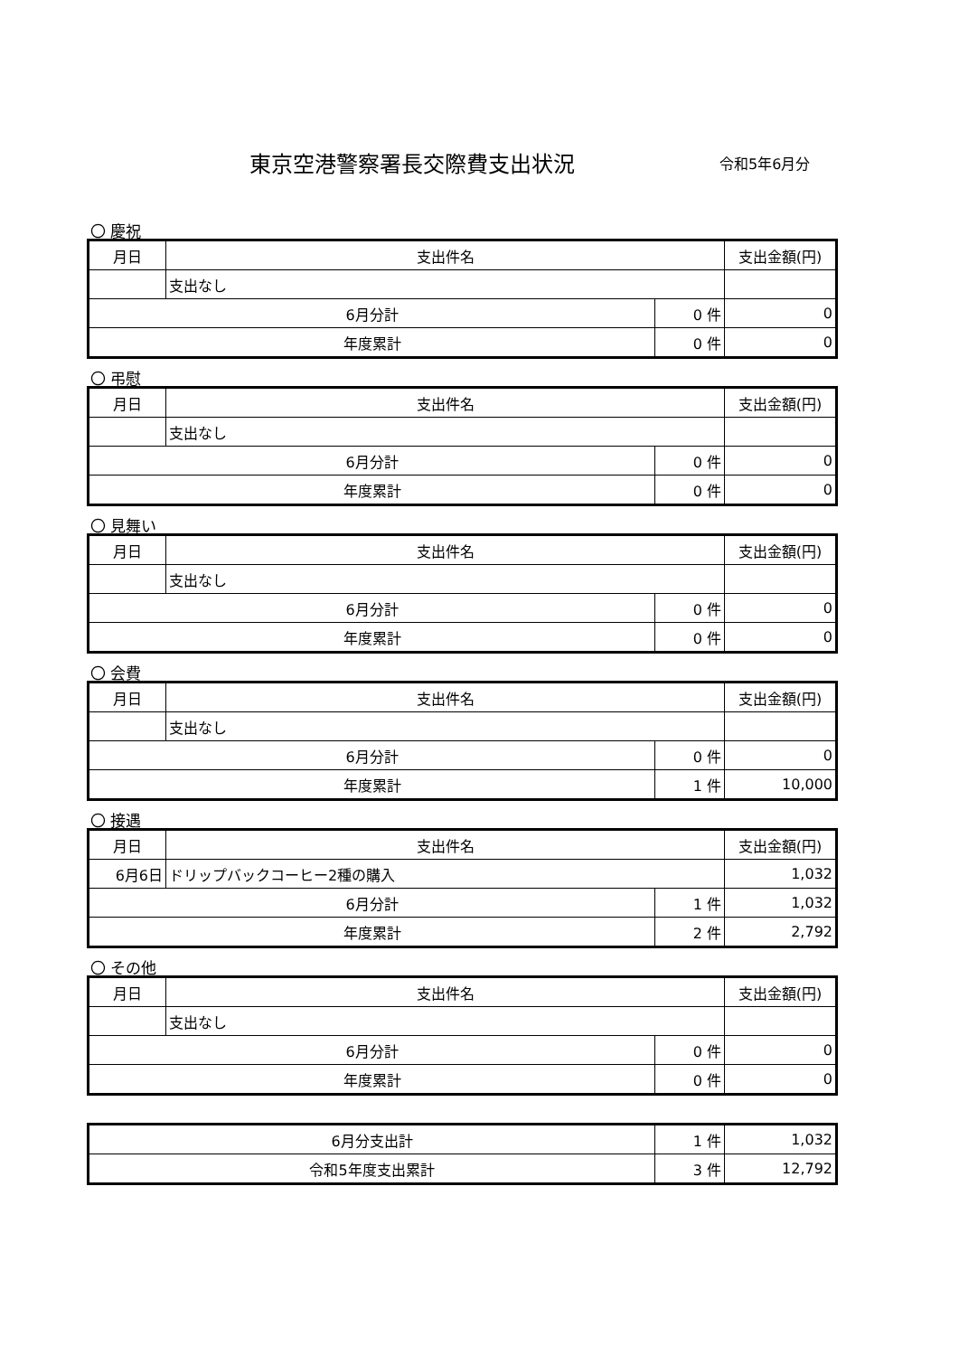東京空港警察署長交際費支出状況
令和5年6月分
〇 慶祝
| 月日 | 支出件名 | | 支出金額(円) |
| | 支出なし | | |
| 6月分計 | | 0 件 | 0 |
| 年度累計 | | 0 件 | 0 |
〇 弔慰
| 月日 | 支出件名 | | 支出金額(円) |
| | 支出なし | | |
| 6月分計 | | 0 件 | 0 |
| 年度累計 | | 0 件 | 0 |
〇 見舞い
| 月日 | 支出件名 | | 支出金額(円) |
| | 支出なし | | |
| 6月分計 | | 0 件 | 0 |
| 年度累計 | | 0 件 | 0 |
〇 会費
| 月日 | 支出件名 | | 支出金額(円) |
| | 支出なし | | |
| 6月分計 | | 0 件 | 0 |
| 年度累計 | | 1 件 | 10,000 |
〇 接遇
| 月日 | 支出件名 | | 支出金額(円) |
| 6月6日 | ドリップバックコーヒー2種の購入 | | 1,032 |
| 6月分計 | | 1 件 | 1,032 |
| 年度累計 | | 2 件 | 2,792 |
〇 その他
| 月日 | 支出件名 | | 支出金額(円) |
| | 支出なし | | |
| 6月分計 | | 0 件 | 0 |
| 年度累計 | | 0 件 | 0 |
| 6月分支出計 | 1 件 | 1,032 |
| 令和5年度支出累計 | 3 件 | 12,792 |